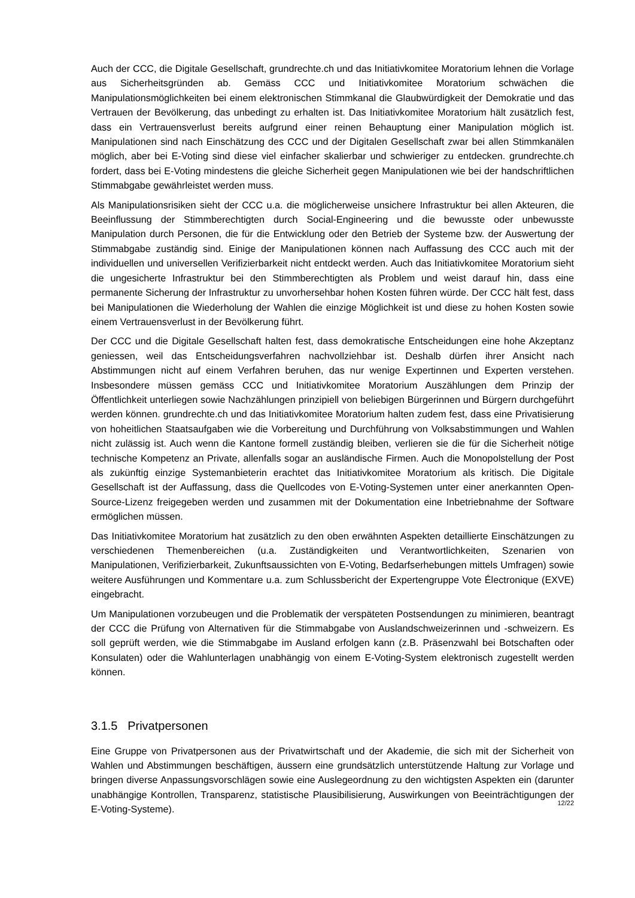Auch der CCC, die Digitale Gesellschaft, grundrechte.ch und das Initiativkomitee Moratorium lehnen die Vorlage aus Sicherheitsgründen ab. Gemäss CCC und Initiativkomitee Moratorium schwächen die Manipulationsmöglichkeiten bei einem elektronischen Stimmkanal die Glaubwürdigkeit der Demokratie und das Vertrauen der Bevölkerung, das unbedingt zu erhalten ist. Das Initiativkomitee Moratorium hält zusätzlich fest, dass ein Vertrauensverlust bereits aufgrund einer reinen Behauptung einer Manipulation möglich ist. Manipulationen sind nach Einschätzung des CCC und der Digitalen Gesellschaft zwar bei allen Stimmkanälen möglich, aber bei E-Voting sind diese viel einfacher skalierbar und schwieriger zu entdecken. grundrechte.ch fordert, dass bei E-Voting mindestens die gleiche Sicherheit gegen Manipulationen wie bei der handschriftlichen Stimmabgabe gewährleistet werden muss.
Als Manipulationsrisiken sieht der CCC u.a. die möglicherweise unsichere Infrastruktur bei allen Akteuren, die Beeinflussung der Stimmberechtigten durch Social-Engineering und die bewusste oder unbewusste Manipulation durch Personen, die für die Entwicklung oder den Betrieb der Systeme bzw. der Auswertung der Stimmabgabe zuständig sind. Einige der Manipulationen können nach Auffassung des CCC auch mit der individuellen und universellen Verifizierbarkeit nicht entdeckt werden. Auch das Initiativkomitee Moratorium sieht die ungesicherte Infrastruktur bei den Stimmberechtigten als Problem und weist darauf hin, dass eine permanente Sicherung der Infrastruktur zu unvorhersehbar hohen Kosten führen würde. Der CCC hält fest, dass bei Manipulationen die Wiederholung der Wahlen die einzige Möglichkeit ist und diese zu hohen Kosten sowie einem Vertrauensverlust in der Bevölkerung führt.
Der CCC und die Digitale Gesellschaft halten fest, dass demokratische Entscheidungen eine hohe Akzeptanz geniessen, weil das Entscheidungsverfahren nachvollziehbar ist. Deshalb dürfen ihrer Ansicht nach Abstimmungen nicht auf einem Verfahren beruhen, das nur wenige Expertinnen und Experten verstehen. Insbesondere müssen gemäss CCC und Initiativkomitee Moratorium Auszählungen dem Prinzip der Öffentlichkeit unterliegen sowie Nachzählungen prinzipiell von beliebigen Bürgerinnen und Bürgern durchgeführt werden können. grundrechte.ch und das Initiativkomitee Moratorium halten zudem fest, dass eine Privatisierung von hoheitlichen Staatsaufgaben wie die Vorbereitung und Durchführung von Volksabstimmungen und Wahlen nicht zulässig ist. Auch wenn die Kantone formell zuständig bleiben, verlieren sie die für die Sicherheit nötige technische Kompetenz an Private, allenfalls sogar an ausländische Firmen. Auch die Monopolstellung der Post als zukünftig einzige Systemanbieterin erachtet das Initiativkomitee Moratorium als kritisch. Die Digitale Gesellschaft ist der Auffassung, dass die Quellcodes von E-Voting-Systemen unter einer anerkannten Open-Source-Lizenz freigegeben werden und zusammen mit der Dokumentation eine Inbetriebnahme der Software ermöglichen müssen.
Das Initiativkomitee Moratorium hat zusätzlich zu den oben erwähnten Aspekten detaillierte Einschätzungen zu verschiedenen Themenbereichen (u.a. Zuständigkeiten und Verantwortlichkeiten, Szenarien von Manipulationen, Verifizierbarkeit, Zukunftsaussichten von E-Voting, Bedarfserhebungen mittels Umfragen) sowie weitere Ausführungen und Kommentare u.a. zum Schlussbericht der Expertengruppe Vote Électronique (EXVE) eingebracht.
Um Manipulationen vorzubeugen und die Problematik der verspäteten Postsendungen zu minimieren, beantragt der CCC die Prüfung von Alternativen für die Stimmabgabe von Auslandschweizerinnen und -schweizern. Es soll geprüft werden, wie die Stimmabgabe im Ausland erfolgen kann (z.B. Präsenzwahl bei Botschaften oder Konsulaten) oder die Wahlunterlagen unabhängig von einem E-Voting-System elektronisch zugestellt werden können.
3.1.5 Privatpersonen
Eine Gruppe von Privatpersonen aus der Privatwirtschaft und der Akademie, die sich mit der Sicherheit von Wahlen und Abstimmungen beschäftigen, äussern eine grundsätzlich unterstützende Haltung zur Vorlage und bringen diverse Anpassungsvorschlägen sowie eine Auslegeordnung zu den wichtigsten Aspekten ein (darunter unabhängige Kontrollen, Transparenz, statistische Plausibilisierung, Auswirkungen von Beeinträchtigungen der E-Voting-Systeme).
12/22